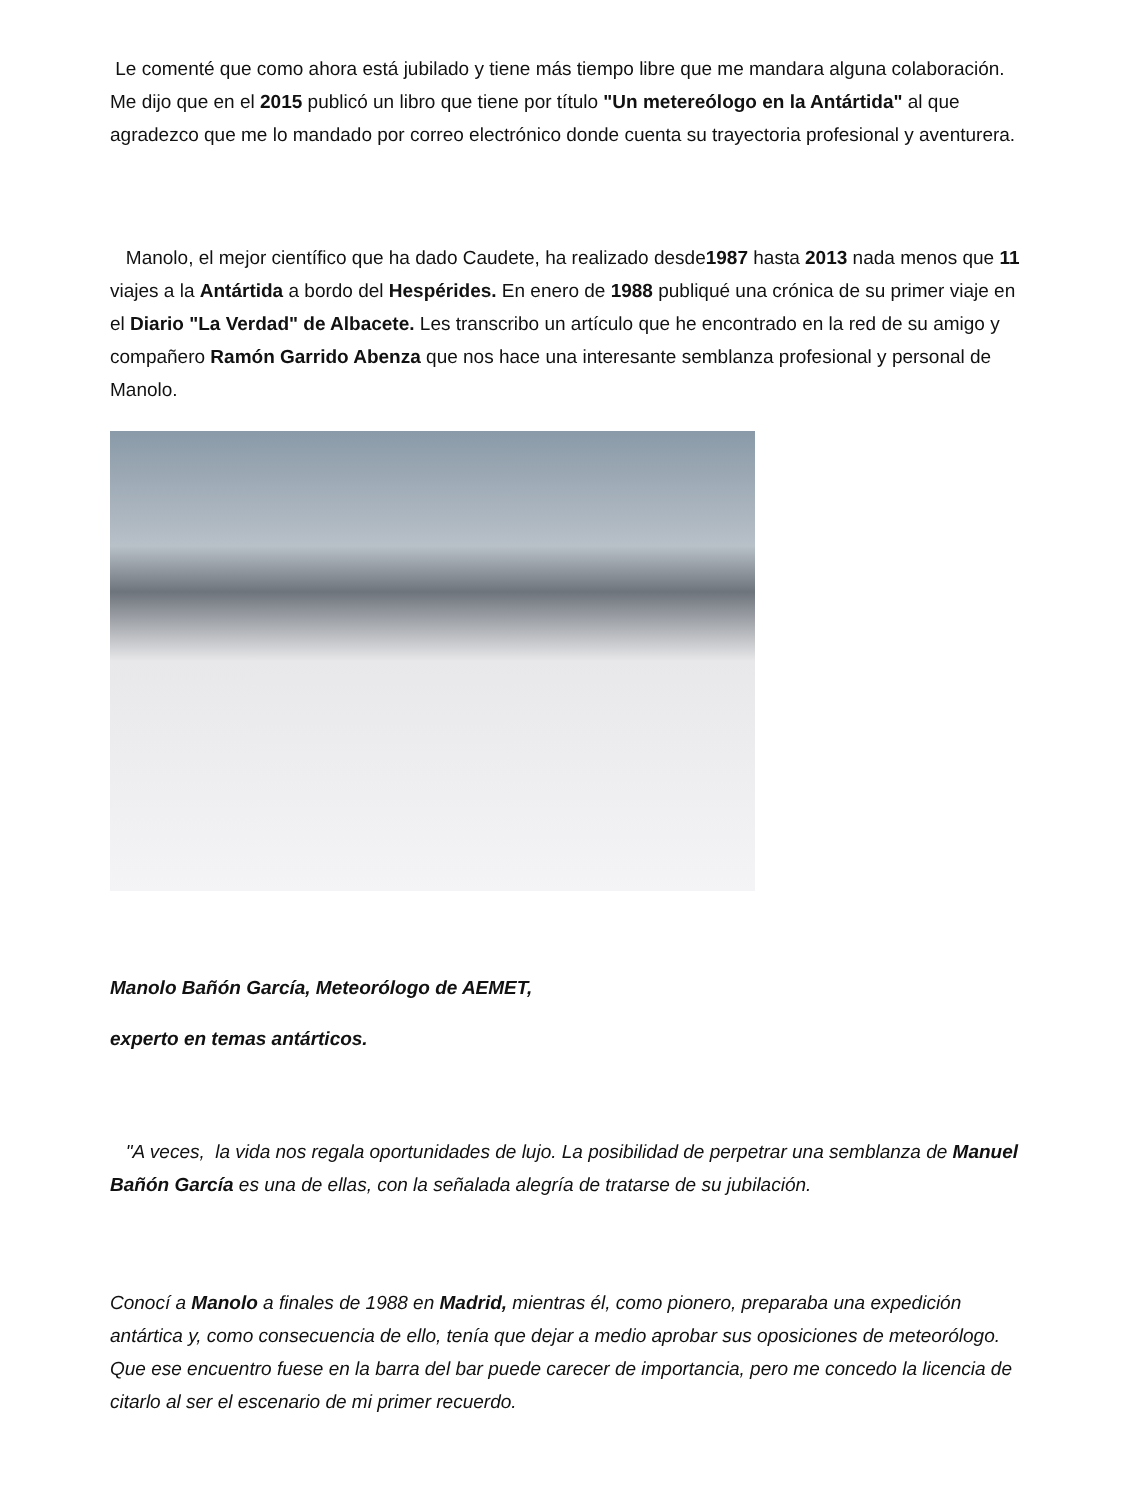Le comenté que como ahora está jubilado y tiene más tiempo libre que me mandara alguna colaboración. Me dijo que en el 2015 publicó un libro que tiene por título "Un metereólogo en la Antártida" al que agradezco que me lo mandado por correo electrónico donde cuenta su trayectoria profesional y aventurera.
Manolo, el mejor científico que ha dado Caudete, ha realizado desde1987 hasta 2013 nada menos que 11 viajes a la Antártida a bordo del Hespérides. En enero de 1988 publiqué una crónica de su primer viaje en el Diario "La Verdad" de Albacete. Les transcribo un artículo que he encontrado en la red de su amigo y compañero Ramón Garrido Abenza que nos hace una interesante semblanza profesional y personal de Manolo.
Manolo Bañón García, Meteorólogo de AEMET,
experto en temas antárticos.
"A veces, la vida nos regala oportunidades de lujo. La posibilidad de perpetrar una semblanza de Manuel Bañón García es una de ellas, con la señalada alegría de tratarse de su jubilación.
Conocí a Manolo a finales de 1988 en Madrid, mientras él, como pionero, preparaba una expedición antártica y, como consecuencia de ello, tenía que dejar a medio aprobar sus oposiciones de meteorólogo. Que ese encuentro fuese en la barra del bar puede carecer de importancia, pero me concedo la licencia de citarlo al ser el escenario de mi primer recuerdo.